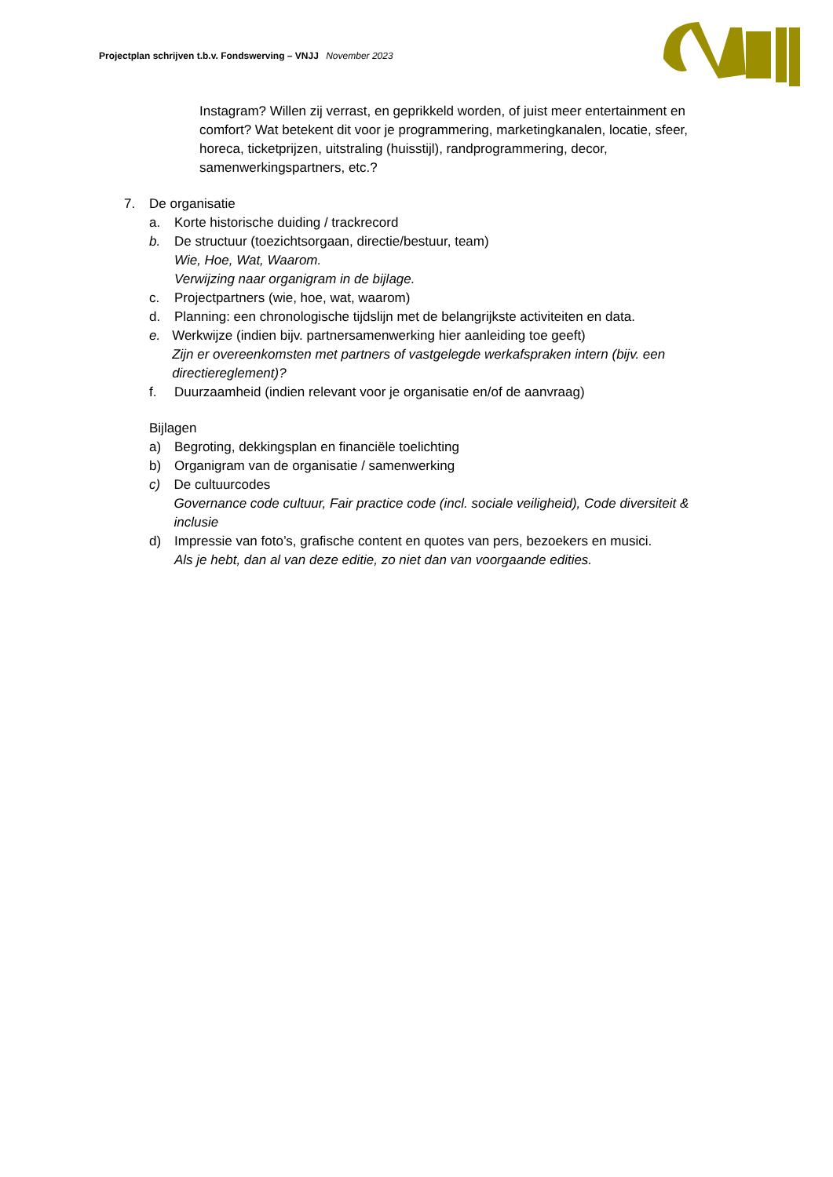Projectplan schrijven t.b.v. Fondswerving – VNJJ November 2023
Instagram? Willen zij verrast, en geprikkeld worden, of juist meer entertainment en comfort? Wat betekent dit voor je programmering, marketingkanalen, locatie, sfeer, horeca, ticketprijzen, uitstraling (huisstijl), randprogrammering, decor, samenwerkingspartners, etc.?
7. De organisatie
a. Korte historische duiding / trackrecord
b. De structuur (toezichtsorgaan, directie/bestuur, team)
Wie, Hoe, Wat, Waarom.
Verwijzing naar organigram in de bijlage.
c. Projectpartners (wie, hoe, wat, waarom)
d. Planning: een chronologische tijdslijn met de belangrijkste activiteiten en data.
e. Werkwijze (indien bijv. partnersamenwerking hier aanleiding toe geeft)
Zijn er overeenkomsten met partners of vastgelegde werkafspraken intern (bijv. een directiereglement)?
f. Duurzaamheid (indien relevant voor je organisatie en/of de aanvraag)
Bijlagen
a) Begroting, dekkingsplan en financiële toelichting
b) Organigram van de organisatie / samenwerking
c) De cultuurcodes
Governance code cultuur, Fair practice code (incl. sociale veiligheid), Code diversiteit & inclusie
d) Impressie van foto’s, grafische content en quotes van pers, bezoekers en musici.
Als je hebt, dan al van deze editie, zo niet dan van voorgaande edities.